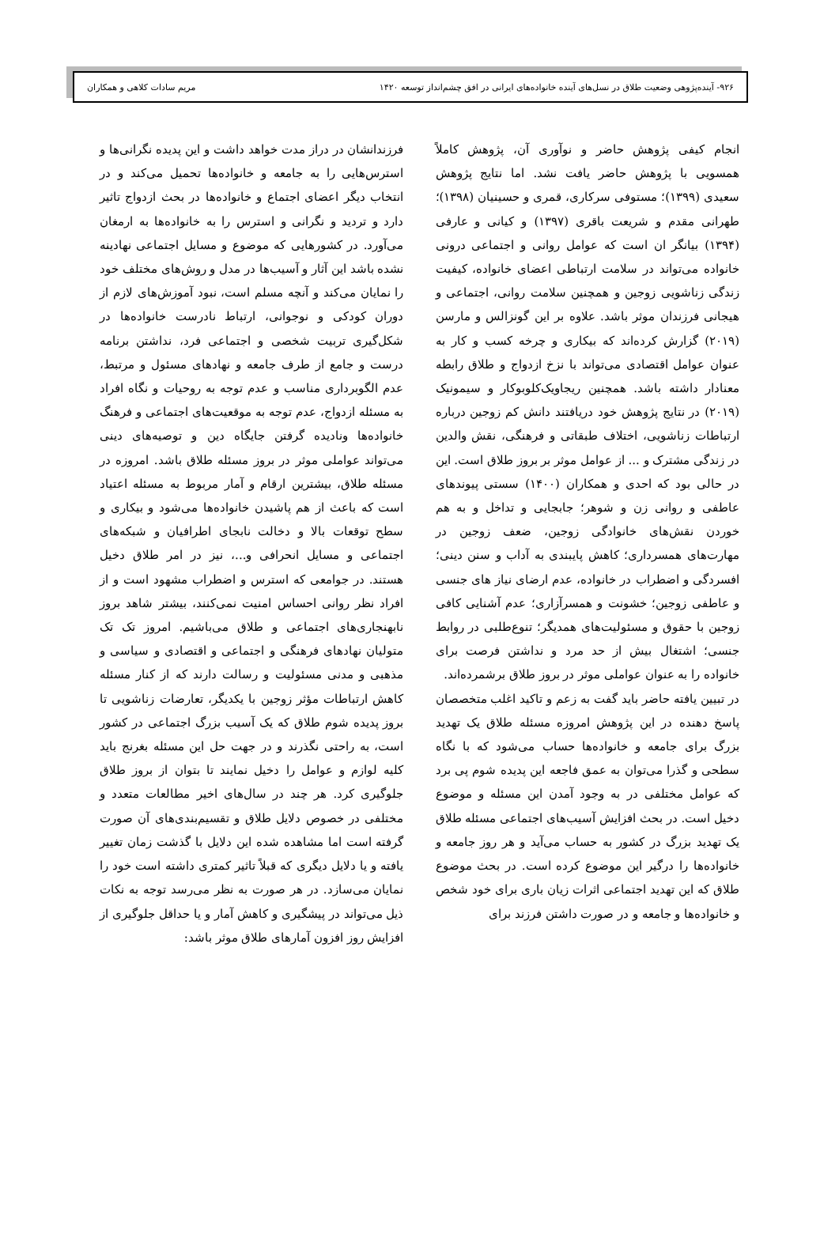۹۲۶- آینده‌پژوهی وضعیت طلاق در نسل‌های آینده خانواده‌های ایرانی در افق چشم‌انداز توسعه ۱۴۲۰ مریم سادات کلاهی و همکاران
انجام کیفی پژوهش حاضر و نوآوری آن، پژوهش کاملاً همسویی با پژوهش حاضر یافت نشد. اما نتایج پژوهش سعیدی (۱۳۹۹)؛ مستوفی سرکاری، قمری و حسینیان (۱۳۹۸)؛ طهرانی مقدم و شریعت باقری (۱۳۹۷) و کیانی و عارفی (۱۳۹۴) بیانگر ان است که عوامل روانی و اجتماعی درونی خانواده می‌تواند در سلامت ارتباطی اعضای خانواده، کیفیت زندگی زناشویی زوجین و همچنین سلامت روانی، اجتماعی و هیجانی فرزندان موثر باشد. علاوه بر این گونزالس و مارسن (۲۰۱۹) گزارش کرده‌اند که بیکاری و چرخه کسب و کار به عنوان عوامل اقتصادی می‌تواند با نزخ ازدواج و طلاق رابطه معنادار داشته باشد. همچنین ریجاویک‌کلوبوکار و سیمونیک (۲۰۱۹) در نتایج پژوهش خود دریافتند دانش کم زوجین درباره ارتباطات زناشویی، اختلاف طبقاتی و فرهنگی، نقش والدین در زندگی مشترک و ... از عوامل موثر بر بروز طلاق است. این در حالی بود که احدی و همکاران (۱۴۰۰) سستی پیوندهای عاطفی و روانی زن و شوهر؛ جابجایی و تداخل و به هم خوردن نقش‌های خانوادگی زوجین، ضعف زوجین در مهارت‌های همسرداری؛ کاهش پایبندی به آداب و سنن دینی؛ افسردگی و اضطراب در خانواده، عدم ارضای نیاز های جنسی و عاطفی زوجین؛ خشونت و همسرآزاری؛ عدم آشنایی کافی زوجین با حقوق و مسئولیت‌های همدیگر؛ تنوع‌طلبی در روابط جنسی؛ اشتغال بیش از حد مرد و نداشتن فرصت برای خانواده را به عنوان عواملی موثر در بروز طلاق برشمرده‌اند.
در تبیین یافته حاضر باید گفت به زعم و تاکید اغلب متخصصان پاسخ دهنده در این پژوهش امروزه مسئله طلاق یک تهدید بزرگ برای جامعه و خانواده‌ها حساب می‌شود که با نگاه سطحی و گذرا می‌توان به عمق فاجعه این پدیده شوم پی برد که عوامل مختلفی در به وجود آمدن این مسئله و موضوع دخیل است. در بحث افزایش آسیب‌های اجتماعی مسئله طلاق یک تهدید بزرگ در کشور به حساب می‌آید و هر روز جامعه و خانواده‌ها را درگیر این موضوع کرده است. در بحث موضوع طلاق که این تهدید اجتماعی اثرات زیان باری برای خود شخص و خانواده‌ها و جامعه و در صورت داشتن فرزند برای
فرزندانشان در دراز مدت خواهد داشت و این پدیده نگرانی‌ها و استرس‌هایی را به جامعه و خانواده‌ها تحمیل می‌کند و در انتخاب دیگر اعضای اجتماع و خانواده‌ها در بحث ازدواج تاثیر دارد و تردید و نگرانی و استرس را به خانواده‌ها به ارمغان می‌آورد. در کشورهایی که موضوع و مسایل اجتماعی نهادینه نشده باشد این آثار و آسیب‌ها در مدل و روش‌های مختلف خود را نمایان می‌کند و آنچه مسلم است، نبود آموزش‌های لازم از دوران کودکی و نوجوانی، ارتباط نادرست خانواده‌ها در شکل‌گیری تربیت شخصی و اجتماعی فرد، نداشتن برنامه درست و جامع از طرف جامعه و نهادهای مسئول و مرتبط، عدم الگوبرداری مناسب و عدم توجه به روحیات و نگاه افراد به مسئله ازدواج، عدم توجه به موقعیت‌های اجتماعی و فرهنگ خانواده‌ها ونادیده گرفتن جایگاه دین و توصیه‌های دینی می‌تواند عواملی موثر در بروز مسئله طلاق باشد. امروزه در مسئله طلاق، بیشترین ارقام و آمار مربوط به مسئله اعتیاد است که باعث از هم پاشیدن خانواده‌ها می‌شود و بیکاری و سطح توقعات بالا و دخالت نابجای اطرافیان و شبکه‌های اجتماعی و مسایل انحرافی و...، نیز در امر طلاق دخیل هستند. در جوامعی که استرس و اضطراب مشهود است و از افراد نظر روانی احساس امنیت نمی‌کنند، بیشتر شاهد بروز نابهنجاری‌های اجتماعی و طلاق می‌باشیم. امروز تک تک متولیان نهادهای فرهنگی و اجتماعی و اقتصادی و سیاسی و مذهبی و مدنی مسئولیت و رسالت دارند که از کنار مسئله کاهش ارتباطات مؤثر زوجین با یکدیگر، تعارضات زناشویی تا بروز پدیده شوم طلاق که یک آسیب بزرگ اجتماعی در کشور است، به راحتی نگذرند و در جهت حل این مسئله بغرنج باید کلیه لوازم و عوامل را دخیل نمایند تا بتوان از بروز طلاق جلوگیری کرد. هر چند در سال‌های اخیر مطالعات متعدد و مختلفی در خصوص دلایل طلاق و تقسیم‌بندی‌های آن صورت گرفته است اما مشاهده شده این دلایل با گذشت زمان تغییر یافته و یا دلایل دیگری که قبلاً تاثیر کمتری داشته است خود را نمایان می‌سازد. در هر صورت به نظر می‌رسد توجه به نکات ذیل می‌تواند در پیشگیری و کاهش آمار و یا حداقل جلوگیری از افزایش روز افزون آمارهای طلاق موثر باشد: